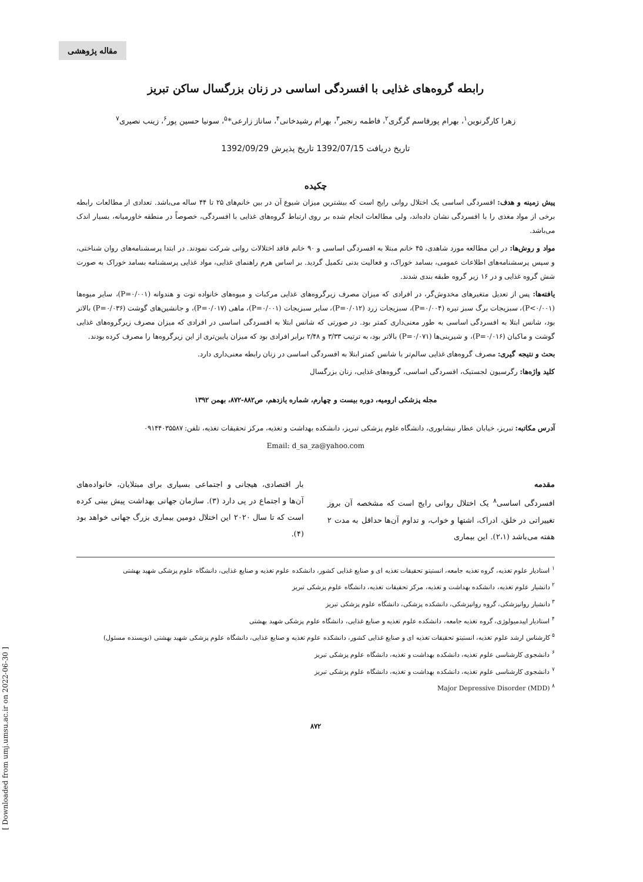مقاله پژوهشی
[ Downloaded from umj.umsu.ac.ir on 2022-06-30 ]
رابطه گروه‌های غذایی با افسردگی اساسی در زنان بزرگسال ساکن تبریز
زهرا کارگرنوین<sup>۱</sup>، بهرام پورقاسم گرگری<sup>۲</sup>، فاطمه رنجبر<sup>۳</sup>، بهرام رشیدخانی<sup>۴</sup>، ساناز زارعی*<sup>۵</sup>، سونیا حسین پور<sup>۶</sup>، زینب نصیری<sup>۷</sup>
تاریخ دریافت 1392/07/15 تاریخ پذیرش 1392/09/29
چکیده
پیش زمینه و هدف: افسردگی اساسی یک اختلال روانی رایج است که بیشترین میزان شیوع آن در بین خانم‌های ۲۵ تا ۴۴ ساله می‌باشد. تعدادی از مطالعات رابطه برخی از مواد مغذی را با افسردگی نشان داده‌اند، ولی مطالعات انجام شده بر روی ارتباط گروه‌های غذایی با افسردگی، خصوصاً در منطقه خاورمیانه، بسیار اندک می‌باشد.
مواد و روش‌ها: در این مطالعه مورد شاهدی، ۴۵ خانم مبتلا به افسردگی اساسی و ۹۰ خانم فاقد اختلالات روانی شرکت نمودند. در ابتدا پرسشنامه‌های روان شناختی، و سپس پرسشنامه‌های اطلاعات عمومی، بسامد خوراک، و فعالیت بدنی تکمیل گردید. بر اساس هرم راهنمای غذایی، مواد غذایی پرسشنامه بسامد خوراک به صورت شش گروه غذایی و در ۱۶ زیر گروه طبقه بندی شدند.
یافته‌ها: پس از تعدیل متغیرهای مخدوش‌گر، در افرادی که میزان مصرف زیرگروه‌های غذایی مرکبات و میوه‌های خانواده توت و هندوانه (P=۰/۰۰۱)، سایر میوه‌ها (P<۰/۰۰۱)، سبزیجات برگ سبز تیره (P=۰/۰۰۴)، سبزیجات زرد (P=۰/۰۱۲)، سایر سبزیجات (P=۰/۰۰۱)، ماهی (P=۰/۰۱۷)، و جانشین‌های گوشت (P=۰/۰۳۶) بالاتر بود، شانس ابتلا به افسردگی اساسی به طور معنی‌داری کمتر بود. در صورتی که شانس ابتلا به افسردگی اساسی در افرادی که میزان مصرف زیرگروه‌های غذایی گوشت و ماکیان (P=۰/۰۱۶)، و شیرینی‌ها (P=۰/۰۷۱) بالاتر بود، به ترتیب ۳/۳۳ و ۲/۴۸ برابر افرادی بود که میزان پایین‌تری از این زیرگروه‌ها را مصرف کرده بودند.
بحث و نتیجه گیری: مصرف گروه‌های غذایی سالم‌تر با شانس کمتر ابتلا به افسردگی اساسی در زنان رابطه معنی‌داری دارد.
کلید واژه‌ها: رگرسیون لجستیک، افسردگی اساسی، گروه‌های غذایی، زنان بزرگسال
مجله پزشکی ارومیه، دوره بیست و چهارم، شماره یازدهم، ص۸۸۲-۸۷۲، بهمن ۱۳۹۲
آدرس مکاتبه: تبریز، خیابان عطار نیشابوری، دانشگاه علوم پزشکی تبریز، دانشکده بهداشت و تغذیه، مرکز تحقیقات تغذیه، تلفن: ۰۹۱۴۴۰۳۵۵۸۷
Email: d_sa_za@yahoo.com
مقدمه
افسردگی اساسی<sup>۸</sup> یک اختلال روانی رایج است که مشخصه آن بروز تغییراتی در خلق، ادراک، اشتها و خواب، و تداوم آن‌ها حداقل به مدت ۲ هفته می‌باشد (۲،۱). این بیماری
بار اقتصادی، هیجانی و اجتماعی بسیاری برای مبتلایان، خانواده‌های آن‌ها و اجتماع در پی دارد (۳). سازمان جهانی بهداشت پیش بینی کرده است که تا سال ۲۰۲۰ این اختلال دومین بیماری بزرگ جهانی خواهد بود (۴).
<sup>۱</sup> استادیار علوم تغذیه، گروه تغذیه جامعه، انستیتو تحقیقات تغذیه ای و صنایع غذایی کشور، دانشکده علوم تغذیه و صنایع غذایی، دانشگاه علوم پزشکی شهید بهشتی
<sup>۲</sup> دانشیار علوم تغذیه، دانشکده بهداشت و تغذیه، مرکز تحقیقات تغذیه، دانشگاه علوم پزشکی تبریز
<sup>۳</sup> دانشیار روانپزشکی، گروه روانپزشکی، دانشکده پزشکی، دانشگاه علوم پزشکی تبریز
<sup>۴</sup> استادیار اپیدمیولوژی، گروه تغذیه جامعه، دانشکده علوم تغذیه و صنایع غذایی، دانشگاه علوم پزشکی شهید بهشتی
<sup>۵</sup> کارشناس ارشد علوم تغذیه، انستیتو تحقیقات تغذیه ای و صنایع غذایی کشور، دانشکده علوم تغذیه و صنایع غذایی، دانشگاه علوم پزشکی شهید بهشتی (نویسنده مسئول)
<sup>۶</sup> دانشجوی کارشناسی علوم تغذیه، دانشکده بهداشت و تغذیه، دانشگاه علوم پزشکی تبریز
<sup>۷</sup> دانشجوی کارشناسی علوم تغذیه، دانشکده بهداشت و تغذیه، دانشگاه علوم پزشکی تبریز
<sup>۸</sup> Major Depressive Disorder (MDD)
۸۷۲